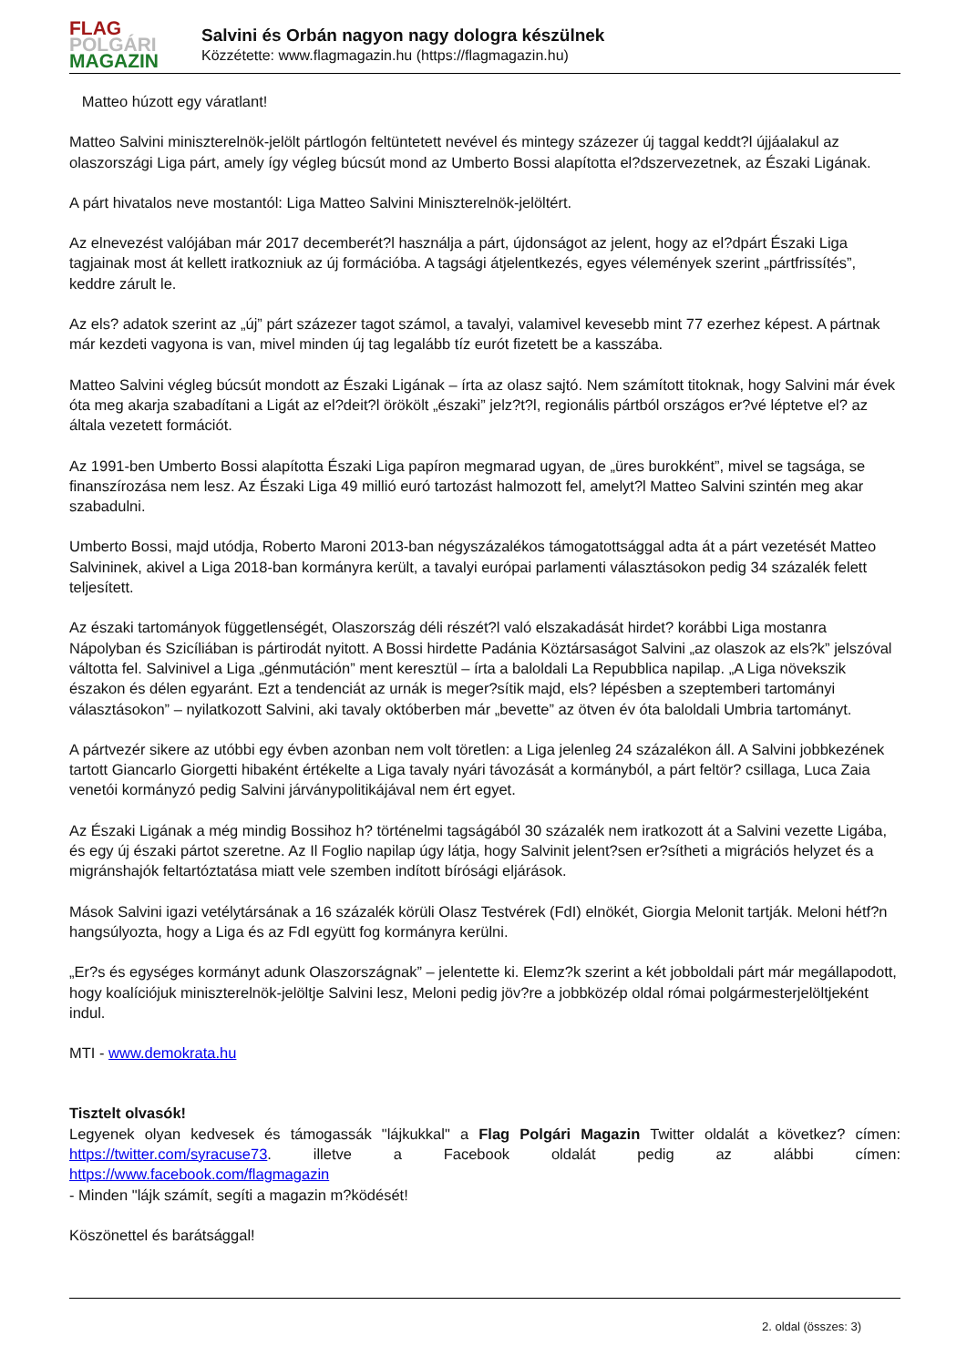FLAG
POLGÁRI
MAGAZIN
Salvini és Orbán nagyon nagy dologra készülnek
Közzétette: www.flagmagazin.hu (https://flagmagazin.hu)
Matteo húzott egy váratlant!
Matteo Salvini miniszterelnök-jelölt pártlogón feltüntetett nevével és mintegy százezer új taggal keddt?l újjáalakul az olaszországi Liga párt, amely így végleg búcsút mond az Umberto Bossi alapította el?dszervezetnek, az Északi Ligának.
A párt hivatalos neve mostantól: Liga Matteo Salvini Miniszterelnök-jelöltért.
Az elnevezést valójában már 2017 decemberét?l használja a párt, újdonságot az jelent, hogy az el?dpárt Északi Liga tagjainak most át kellett iratkozniuk az új formációba. A tagsági átjelentkezés, egyes vélemények szerint „pártfrissítés”, keddre zárult le.
Az els? adatok szerint az „új” párt százezer tagot számol, a tavalyi, valamivel kevesebb mint 77 ezerhez képest. A pártnak már kezdeti vagyona is van, mivel minden új tag legalább tíz eurót fizetett be a kasszába.
Matteo Salvini végleg búcsút mondott az Északi Ligának – írta az olasz sajtó. Nem számított titoknak, hogy Salvini már évek óta meg akarja szabadítani a Ligát az el?deit?l örökölt „északi” jelz?t?l, regionális pártból országos er?vé léptetve el? az általa vezetett formációt.
Az 1991-ben Umberto Bossi alapította Északi Liga papíron megmarad ugyan, de „üres burokként”, mivel se tagsága, se finanszírozása nem lesz. Az Északi Liga 49 millió euró tartozást halmozott fel, amelyt?l Matteo Salvini szintén meg akar szabadulni.
Umberto Bossi, majd utódja, Roberto Maroni 2013-ban négyszázalékos támogatottsággal adta át a párt vezetését Matteo Salvininek, akivel a Liga 2018-ban kormányra került, a tavalyi európai parlamenti választásokon pedig 34 százalék felett teljesített.
Az északi tartományok függetlenségét, Olaszország déli részét?l való elszakadását hirdet? korábbi Liga mostanra Nápolyban és Szicíliában is pártirodát nyitott. A Bossi hirdette Padánia Köztársaságot Salvini „az olaszok az els?k” jelszóval váltotta fel. Salvinivel a Liga „génmutáción” ment keresztül – írta a baloldali La Repubblica napilap. „A Liga növekszik északon és délen egyaránt. Ezt a tendenciát az urnák is meger?sítik majd, els? lépésben a szeptemberi tartományi választásokon” – nyilatkozott Salvini, aki tavaly októberben már „bevette” az ötven év óta baloldali Umbria tartományt.
A pártvezér sikere az utóbbi egy évben azonban nem volt töretlen: a Liga jelenleg 24 százalékon áll. A Salvini jobbkezének tartott Giancarlo Giorgetti hibaként értékelte a Liga tavaly nyári távozását a kormányból, a párt feltör? csillaga, Luca Zaia venetói kormányzó pedig Salvini járványpolitikájával nem ért egyet.
Az Északi Ligának a még mindig Bossihoz h? történelmi tagságából 30 százalék nem iratkozott át a Salvini vezette Ligába, és egy új északi pártot szeretne. Az Il Foglio napilap úgy látja, hogy Salvinit jelent?sen er?sítheti a migrációs helyzet és a migránshajók feltartóztatása miatt vele szemben indított bírósági eljárások.
Mások Salvini igazi vetélytársának a 16 százalék körüli Olasz Testvérek (FdI) elnökét, Giorgia Melonit tartják. Meloni hétf?n hangsúlyozta, hogy a Liga és az FdI együtt fog kormányra kerülni.
„Er?s és egységes kormányt adunk Olaszországnak” – jelentette ki. Elemz?k szerint a két jobboldali párt már megállapodott, hogy koalíciójuk miniszterelnök-jelöltje Salvini lesz, Meloni pedig jöv?re a jobbközép oldal római polgármesterjelöltjeként indul.
MTI - www.demokrata.hu
Tisztelt olvasók!
Legyenek olyan kedvesek és támogassák "lájkukkal" a Flag Polgári Magazin Twitter oldalát a következ? címen: https://twitter.com/syracuse73. illetve a Facebook oldalát pedig az alábbi címen:
https://www.facebook.com/flagmagazin
- Minden "lájk számít, segíti a magazin m?ködését!
Köszönettel és barátsággal!
2. oldal (összes: 3)